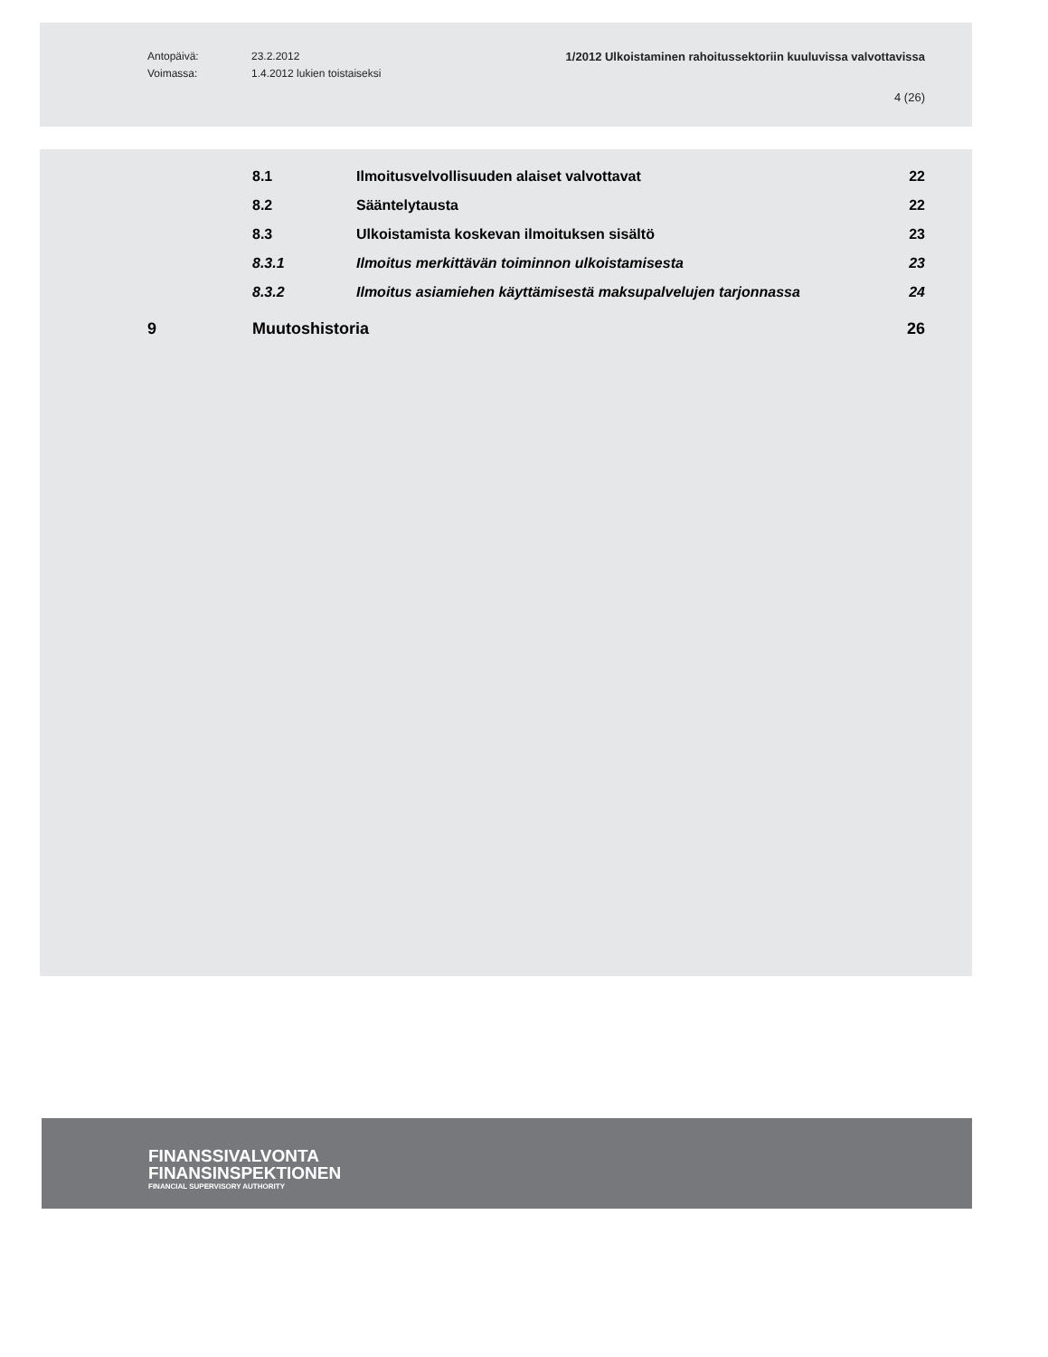Antopäivä: 23.2.2012 1/2012 Ulkoistaminen rahoitussektoriin kuuluvissa valvottavissa
Voimassa: 1.4.2012 lukien toistaiseksi
4 (26)
8.1
Ilmoitusvelvollisuuden alaiset valvottavat
22
8.2 Sääntelytausta 22
8.3
Ulkoistamista koskevan ilmoituksen sisältö
23
8.3.1
Ilmoitus merkittävän toiminnon ulkoistamisesta
23
8.3.2
Ilmoitus asiamiehen käyttämisestä maksupalvelujen tarjonnassa
24
9 Muutoshistoria 26
FINANSSIVALVONTA
FINANSINSPEKTIONEN
FINANCIAL SUPERVISORY AUTHORITY